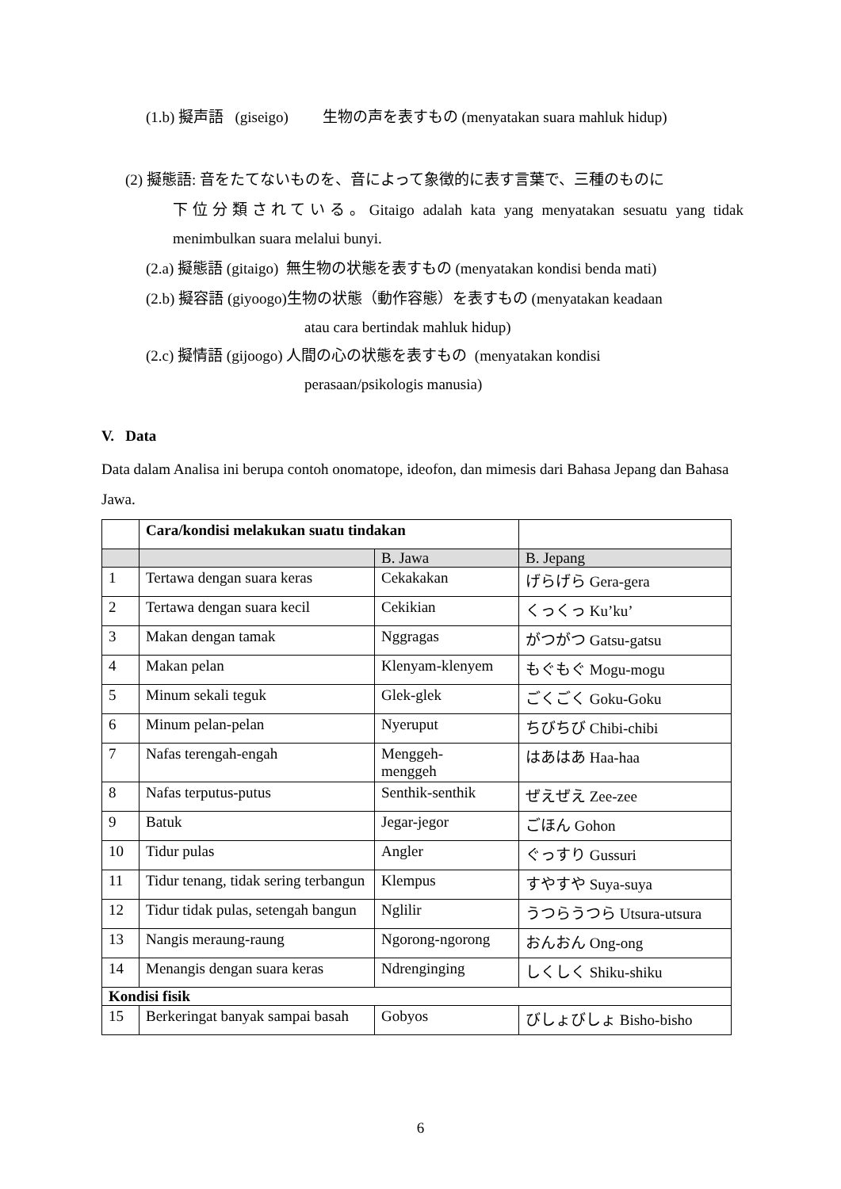(1.b) 擬声語 (giseigo) 生物の声を表すもの (menyatakan suara mahluk hidup)
(2) 擬態語: 音をたてないものを、音によって象徴的に表す言葉で、三種のものに
下位分類されている。Gitaigo adalah kata yang menyatakan sesuatu yang tidak menimbulkan suara melalui bunyi.
(2.a) 擬態語 (gitaigo) 無生物の状態を表すもの (menyatakan kondisi benda mati)
(2.b) 擬容語 (giyoogo)生物の状態（動作容態）を表すもの (menyatakan keadaan
atau cara bertindak mahluk hidup)
(2.c) 擬情語 (gijoogo) 人間の心の状態を表すもの (menyatakan kondisi
perasaan/psikologis manusia)
V. Data
Data dalam Analisa ini berupa contoh onomatope, ideofon, dan mimesis dari Bahasa Jepang dan Bahasa Jawa.
| | Cara/kondisi melakukan suatu tindakan | | |
| | | B. Jawa | B. Jepang |
| 1 | Tertawa dengan suara keras | Cekakakan | げらげら Gera-gera |
| 2 | Tertawa dengan suara kecil | Cekikian | くっくっ Ku’ku’ |
| 3 | Makan dengan tamak | Nggragas | がつがつ Gatsu-gatsu |
| 4 | Makan pelan | Klenyam-klenyem | もぐもぐ Mogu-mogu |
| 5 | Minum sekali teguk | Glek-glek | ごくごく Goku-Goku |
| 6 | Minum pelan-pelan | Nyeruput | ちびちび Chibi-chibi |
| 7 | Nafas terengah-engah | Menggeh- menggeh | はあはあ Haa-haa |
| 8 | Nafas terputus-putus | Senthik-senthik | ぜえぜえ Zee-zee |
| 9 | Batuk | Jegar-jegor | ごほん Gohon |
| 10 | Tidur pulas | Angler | ぐっすり Gussuri |
| 11 | Tidur tenang, tidak sering terbangun | Klempus | すやすや Suya-suya |
| 12 | Tidur tidak pulas, setengah bangun | Nglilir | うつらうつら Utsura-utsura |
| 13 | Nangis meraung-raung | Ngorong-ngorong | おんおん Ong-ong |
| 14 | Menangis dengan suara keras | Ndrenginging | しくしく Shiku-shiku |
| Kondisi fisik | | | |
| 15 | Berkeringat banyak sampai basah | Gobyos | びしょびしょ Bisho-bisho |
6